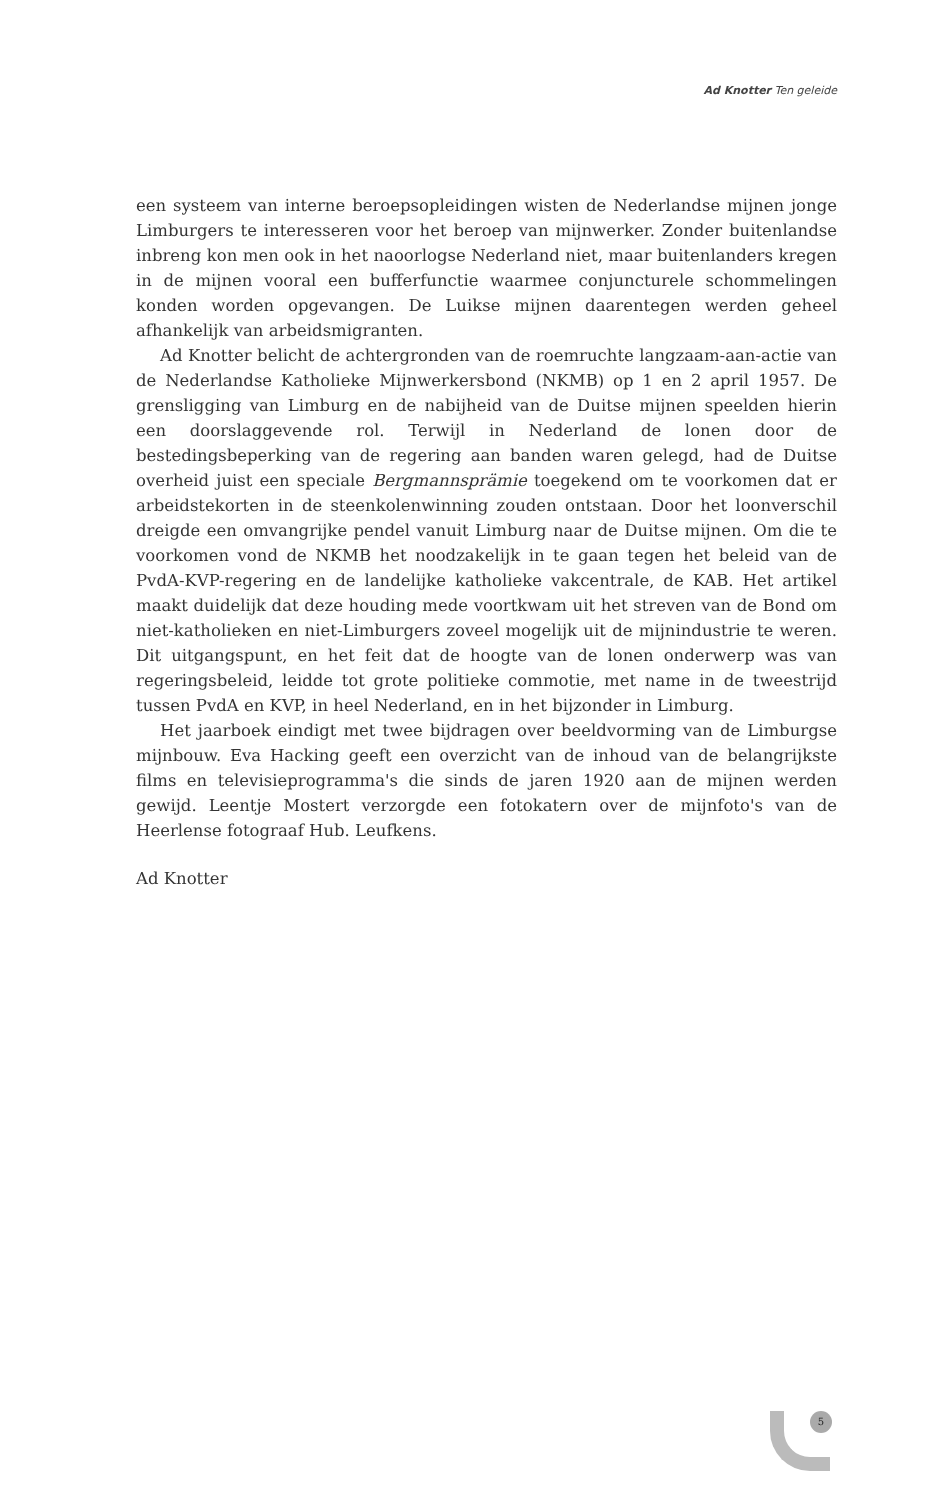Ad Knotter Ten geleide
een systeem van interne beroepsopleidingen wisten de Nederlandse mijnen jonge Limburgers te interesseren voor het beroep van mijnwerker. Zonder buitenlandse inbreng kon men ook in het naoorlogse Nederland niet, maar buitenlanders kregen in de mijnen vooral een bufferfunctie waarmee conjuncturele schommelingen konden worden opgevangen. De Luikse mijnen daarentegen werden geheel afhankelijk van arbeidsmigranten.
Ad Knotter belicht de achtergronden van de roemruchte langzaam-aan-actie van de Nederlandse Katholieke Mijnwerkersbond (NKMB) op 1 en 2 april 1957. De grensligging van Limburg en de nabijheid van de Duitse mijnen speelden hierin een doorslaggevende rol. Terwijl in Nederland de lonen door de bestedingsbeperking van de regering aan banden waren gelegd, had de Duitse overheid juist een speciale Bergmannsprämie toegekend om te voorkomen dat er arbeidstekorten in de steenkolenwinning zouden ontstaan. Door het loonverschil dreigde een omvangrijke pendel vanuit Limburg naar de Duitse mijnen. Om die te voorkomen vond de NKMB het noodzakelijk in te gaan tegen het beleid van de PvdA-KVP-regering en de landelijke katholieke vakcentrale, de KAB. Het artikel maakt duidelijk dat deze houding mede voortkwam uit het streven van de Bond om niet-katholieken en niet-Limburgers zoveel mogelijk uit de mijnindustrie te weren. Dit uitgangspunt, en het feit dat de hoogte van de lonen onderwerp was van regeringsbeleid, leidde tot grote politieke commotie, met name in de tweestrijd tussen PvdA en KVP, in heel Nederland, en in het bijzonder in Limburg.
Het jaarboek eindigt met twee bijdragen over beeldvorming van de Limburgse mijnbouw. Eva Hacking geeft een overzicht van de inhoud van de belangrijkste films en televisieprogramma's die sinds de jaren 1920 aan de mijnen werden gewijd. Leentje Mostert verzorgde een fotokatern over de mijnfoto's van de Heerlense fotograaf Hub. Leufkens.
Ad Knotter
5